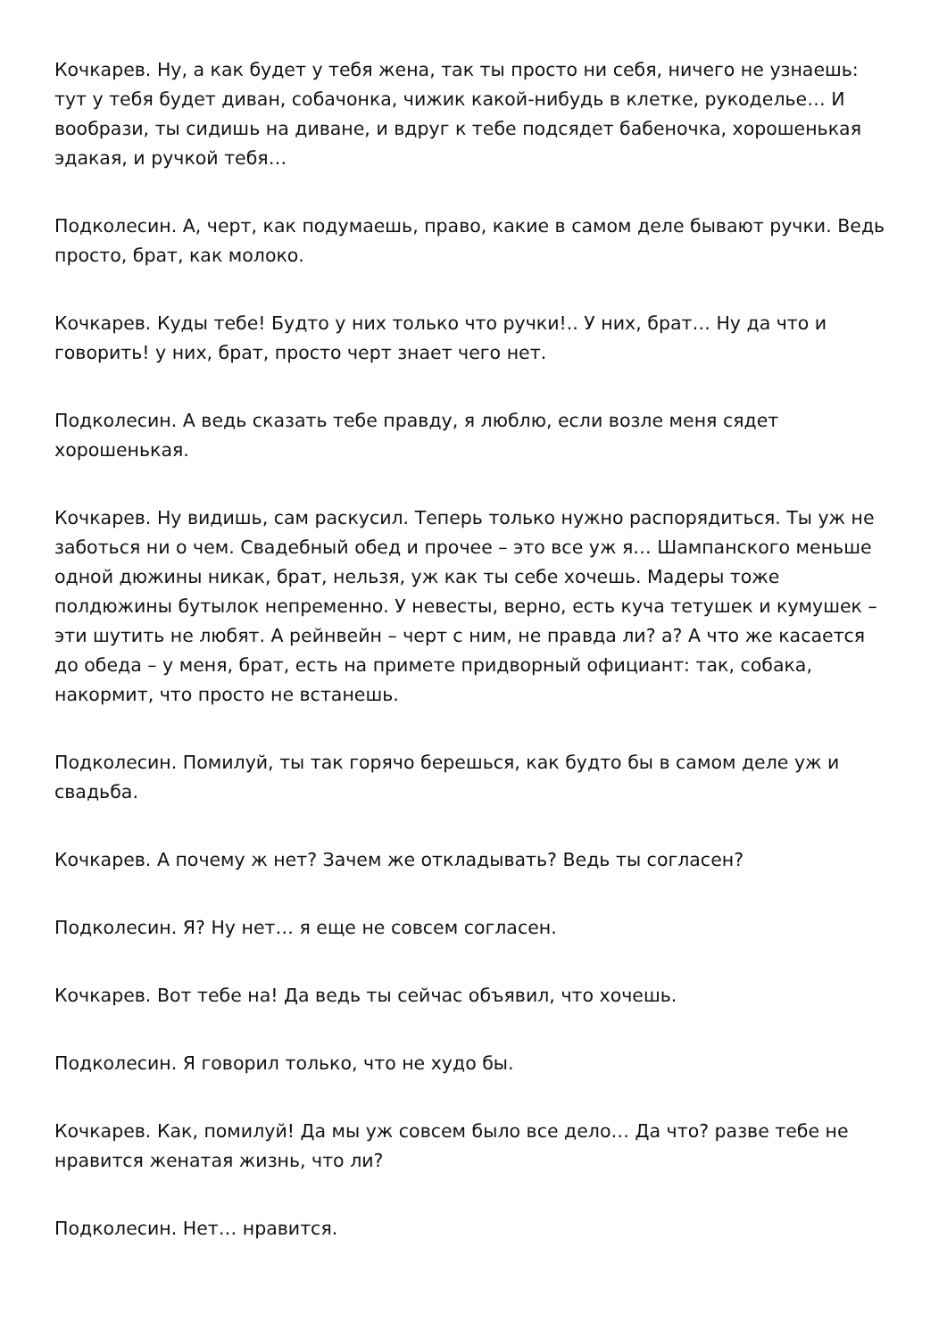Кочкарев. Ну, а как будет у тебя жена, так ты просто ни себя, ничего не узнаешь: тут у тебя будет диван, собачонка, чижик какой-нибудь в клетке, рукоделье… И вообрази, ты сидишь на диване, и вдруг к тебе подсядет бабеночка, хорошенькая эдакая, и ручкой тебя…
Подколесин. А, черт, как подумаешь, право, какие в самом деле бывают ручки. Ведь просто, брат, как молоко.
Кочкарев. Куды тебе! Будто у них только что ручки!.. У них, брат… Ну да что и говорить! у них, брат, просто черт знает чего нет.
Подколесин. А ведь сказать тебе правду, я люблю, если возле меня сядет хорошенькая.
Кочкарев. Ну видишь, сам раскусил. Теперь только нужно распорядиться. Ты уж не заботься ни о чем. Свадебный обед и прочее – это все уж я… Шампанского меньше одной дюжины никак, брат, нельзя, уж как ты себе хочешь. Мадеры тоже полдюжины бутылок непременно. У невесты, верно, есть куча тетушек и кумушек – эти шутить не любят. А рейнвейн – черт с ним, не правда ли? а? А что же касается до обеда – у меня, брат, есть на примете придворный официант: так, собака, накормит, что просто не встанешь.
Подколесин. Помилуй, ты так горячо берешься, как будто бы в самом деле уж и свадьба.
Кочкарев. А почему ж нет? Зачем же откладывать? Ведь ты согласен?
Подколесин. Я? Ну нет… я еще не совсем согласен.
Кочкарев. Вот тебе на! Да ведь ты сейчас объявил, что хочешь.
Подколесин. Я говорил только, что не худо бы.
Кочкарев. Как, помилуй! Да мы уж совсем было все дело… Да что? разве тебе не нравится женатая жизнь, что ли?
Подколесин. Нет… нравится.